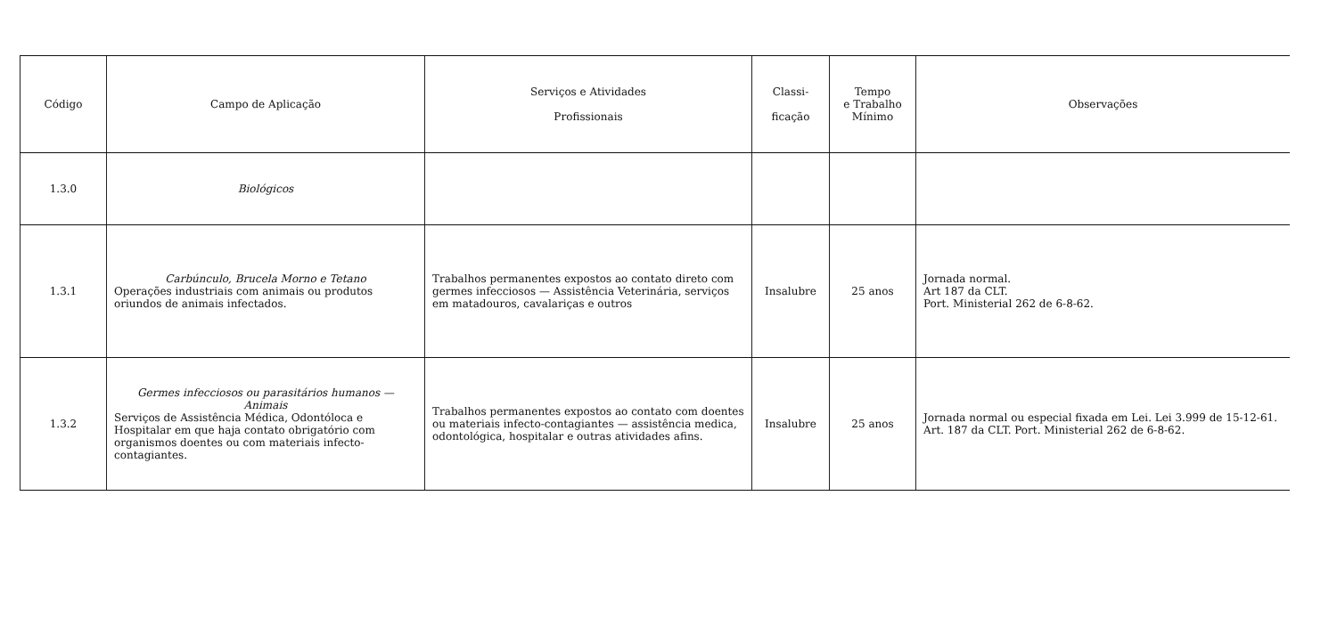| Código | Campo de Aplicação | Serviços e Atividades Profissionais | Classi- ficação | Tempo e Trabalho Mínimo | Observações |
| --- | --- | --- | --- | --- | --- |
| 1.3.0 | Biológicos | | | | |
| 1.3.1 | Carbúnculo, Brucela Morno e Tetano Operações industriais com animais ou produtos oriundos de animais infectados. | Trabalhos permanentes expostos ao contato direto com germes infecciosos — Assistência Veterinária, serviços em matadouros, cavalariças e outros | Insalubre | 25 anos | Jornada normal. Art 187 da CLT. Port. Ministerial 262 de 6-8-62. |
| 1.3.2 | Germes infecciosos ou parasitários humanos — Animais Serviços de Assistência Médica, Odontóloca e Hospitalar em que haja contato obrigatório com organismos doentes ou com materiais infecto-contagiantes. | Trabalhos permanentes expostos ao contato com doentes ou materiais infecto-contagiantes — assistência medica, odontológica, hospitalar e outras atividades afins. | Insalubre | 25 anos | Jornada normal ou especial fixada em Lei. Lei 3.999 de 15-12-61. Art. 187 da CLT. Port. Ministerial 262 de 6-8-62. |